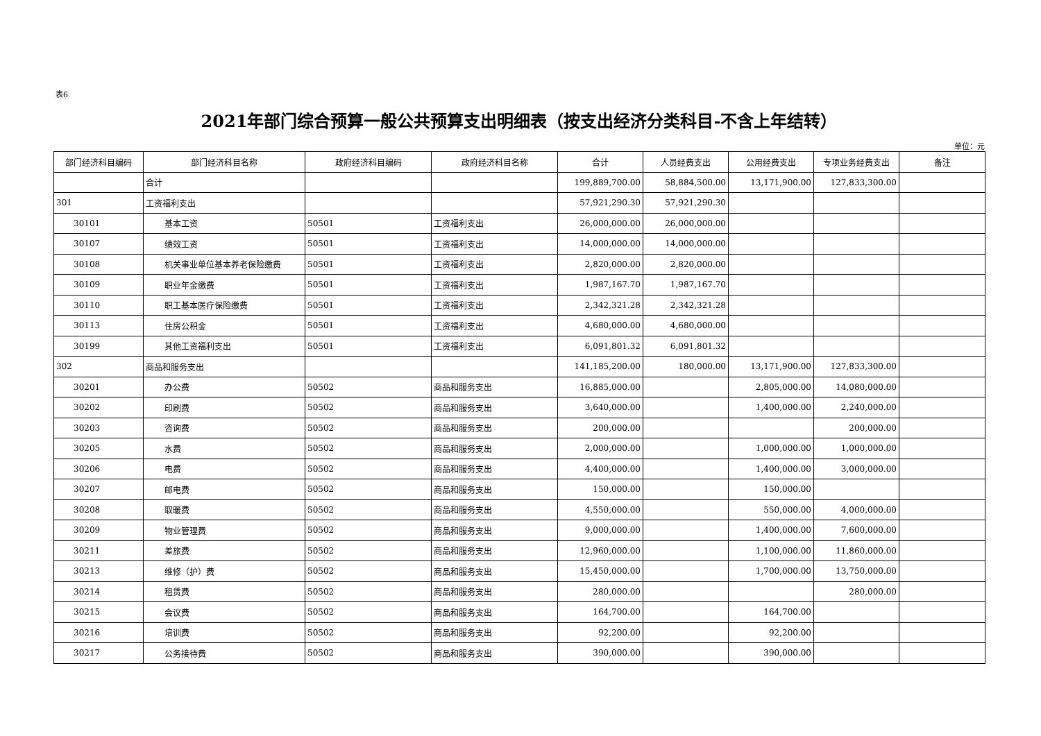表6
2021年部门综合预算一般公共预算支出明细表（按支出经济分类科目-不含上年结转）
单位：元
| 部门经济科目编码 | 部门经济科目名称 | 政府经济科目编码 | 政府经济科目名称 | 合计 | 人员经费支出 | 公用经费支出 | 专项业务经费支出 | 备注 |
| --- | --- | --- | --- | --- | --- | --- | --- | --- |
| | 合计 | | | 199,889,700.00 | 58,884,500.00 | 13,171,900.00 | 127,833,300.00 | |
| 301 | 工资福利支出 | | | 57,921,290.30 | 57,921,290.30 | | | |
| 30101 | 基本工资 | 50501 | 工资福利支出 | 26,000,000.00 | 26,000,000.00 | | | |
| 30107 | 绩效工资 | 50501 | 工资福利支出 | 14,000,000.00 | 14,000,000.00 | | | |
| 30108 | 机关事业单位基本养老保险缴费 | 50501 | 工资福利支出 | 2,820,000.00 | 2,820,000.00 | | | |
| 30109 | 职业年金缴费 | 50501 | 工资福利支出 | 1,987,167.70 | 1,987,167.70 | | | |
| 30110 | 职工基本医疗保险缴费 | 50501 | 工资福利支出 | 2,342,321.28 | 2,342,321.28 | | | |
| 30113 | 住房公积金 | 50501 | 工资福利支出 | 4,680,000.00 | 4,680,000.00 | | | |
| 30199 | 其他工资福利支出 | 50501 | 工资福利支出 | 6,091,801.32 | 6,091,801.32 | | | |
| 302 | 商品和服务支出 | | | 141,185,200.00 | 180,000.00 | 13,171,900.00 | 127,833,300.00 | |
| 30201 | 办公费 | 50502 | 商品和服务支出 | 16,885,000.00 | | 2,805,000.00 | 14,080,000.00 | |
| 30202 | 印刷费 | 50502 | 商品和服务支出 | 3,640,000.00 | | 1,400,000.00 | 2,240,000.00 | |
| 30203 | 咨询费 | 50502 | 商品和服务支出 | 200,000.00 | | | 200,000.00 | |
| 30205 | 水费 | 50502 | 商品和服务支出 | 2,000,000.00 | | 1,000,000.00 | 1,000,000.00 | |
| 30206 | 电费 | 50502 | 商品和服务支出 | 4,400,000.00 | | 1,400,000.00 | 3,000,000.00 | |
| 30207 | 邮电费 | 50502 | 商品和服务支出 | 150,000.00 | | 150,000.00 | | |
| 30208 | 取暖费 | 50502 | 商品和服务支出 | 4,550,000.00 | | 550,000.00 | 4,000,000.00 | |
| 30209 | 物业管理费 | 50502 | 商品和服务支出 | 9,000,000.00 | | 1,400,000.00 | 7,600,000.00 | |
| 30211 | 差旅费 | 50502 | 商品和服务支出 | 12,960,000.00 | | 1,100,000.00 | 11,860,000.00 | |
| 30213 | 维修（护）费 | 50502 | 商品和服务支出 | 15,450,000.00 | | 1,700,000.00 | 13,750,000.00 | |
| 30214 | 租赁费 | 50502 | 商品和服务支出 | 280,000.00 | | | 280,000.00 | |
| 30215 | 会议费 | 50502 | 商品和服务支出 | 164,700.00 | | 164,700.00 | | |
| 30216 | 培训费 | 50502 | 商品和服务支出 | 92,200.00 | | 92,200.00 | | |
| 30217 | 公务接待费 | 50502 | 商品和服务支出 | 390,000.00 | | 390,000.00 | | |